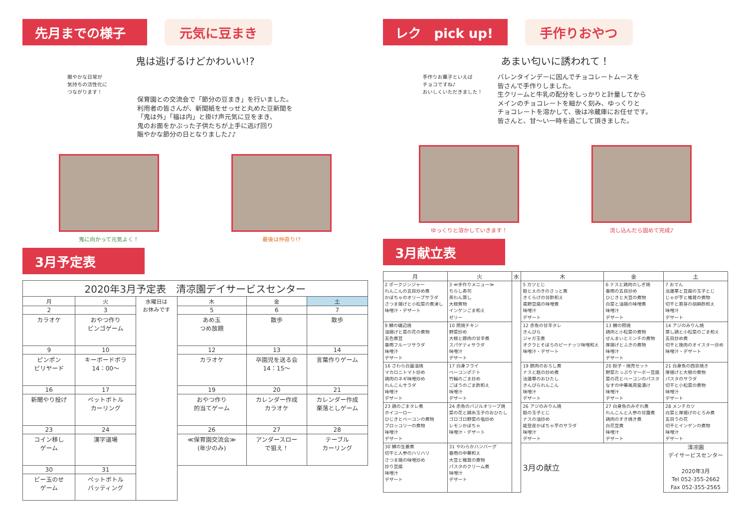先月までの様子 元気に豆まき
鬼は逃げるけどかわいい!?
賑やかな日常が
気持ちの活性化に
つながります！
保育園との交流会で「節分の豆まき」を行いました。
利用者の皆さんが、新聞紙をせっせと丸めた豆新聞を
「鬼は外」「福は内」と掛け声元気に豆をまき、
鬼のお面をかぶった子供たちが上手に逃げ回り
賑やかな節分の日となりました♪♪
鬼に向かって元気よく！ 最後は仲直り!?
3月予定表
| 2020年3月予定表 清凉園デイサービスセンター | | | | | |
| 月 | 火 | 水曜日は お休みです | 木 | 金 | 土 |
| 2 | 3 | | 5 | 6 | 7 |
| カラオケ | おやつ作り ビンゴゲーム | | あめ玉 つめ放題 | 散歩 | 散歩 |
| 9 | 10 | | 12 | 13 | 14 |
| ピンポン ビリヤード | キーボードボラ 14：00～ | | カラオケ | 卒園児を送る会 14：15～ | 言葉作りゲーム |
| 16 | 17 | | 19 | 20 | 21 |
| 新聞やり投げ | ペットボトル カーリング | | おやつ作り 的当てゲーム | カレンダー作成 カラオケ | カレンダー作成 栗落としゲーム |
| 23 | 24 | | 26 | 27 | 28 |
| コイン移し ゲーム | 漢字道場 | | ≪保育園交流会≫ (年少のみ) | アンダースロー で狙え！ | テーブル カーリング |
| 30 | 31 | | | | |
| ビー玉のせ ゲーム | ペットボトル バッティング | | | | |
レク　pick up!
手作りおやつ
あまい匂いに誘われて！
手作りお菓子といえば
チョコですね♪
おいしくいただきました！
バレンタインデーに因んでチョコレートムースを
皆さんで手作りしました。
生クリームと牛乳の配分をしっかりと計量してから
メインのチョコレートを細かく刻み、ゆっくりと
チョコレートを溶かして、後は冷蔵庫にお任せです。
皆さんと、甘～い一時を過ごして頂きました。
ゆっくりと溶かしていきます！ 流し込んだら固めて完成♪
3月献立表
| 月 | 火 | 水 | 木 | 金 | 土 |
| --- | --- | --- | --- | --- | --- |
| 2 ポークジンジャー れんこんの五目炒め煮 かぼちゃのオリーブサラダ さつま揚げと小松菜の煮浸し 味噌汁・デザート | 3 ≪手作りメニュー≫ ちらし寿司 茶わん蒸し 大根煮物 インゲンごま和え ゼリー | | 5 カツとじ 麸とえのきのさっと煮 きくらげの甘酢和え 高野豆腐の味噌煮 味噌汁 デザート | 6 ナスと鶏肉のしぎ焼 春雨の五目炒め ひじきと大豆の煮物 白菜と油揚の味噌煮 味噌汁 デザート | 7 おでん 法蓮草と豆腐の玉子とじ じゃが芋と椎茸の煮物 切干と若芽の胡麻酢和え 味噌汁 デザート |
| 9 鯖の磯辺焼 油揚げと菜の花の煮物 五色煮豆 春雨フルーツサラダ 味噌汁 デザート | 10 照焼チキン 野菜炒め 大根と豚肉の甘辛煮 スパゲティサラダ 味噌汁 デザート | | 12 赤魚の甘辛タレ きんぴら ジャガ玉煮 オクラとそぼろのピーナッツ味噌和え 味噌汁・デザート | 13 鯖の照焼 鶏肉と小松菜の煮物 ぜんまいとミンチの煮物 厚揚げとふきの煮物 味噌汁 デザート | 14 アジのみりん焼 蒸し鶏と小松菜のごま和え 五目炒め煮 切干と挽肉のオイスター炒め 味噌汁・デザート |
| 16 さわら白醤油焼 マカロニトマト炒め 鶏肉のネギ味噌炒め れんこんサラダ 味噌汁 デザート | 17 白身フライ ベーコンポテト 竹輪のごま炒め ごぼうのごま酢和え 味噌汁 デザート | | 19 豚肉のおろし煮 ナスと麸の炒め煮 法蓮草のおひたし きんぴられんこん 味噌汁 デザート | 20 餃子・焼売セット 野菜たっぷりマーボー豆腐 菜の花とベーコンのパスタ なすの中華風南蛮漬け 味噌汁 デザート | 21 白身魚の西京焼き 厚揚げと大根の煮物 パスタのサラダ 切干と小松菜の煮物 味噌汁 デザート |
| 23 鶏のごまタレ煮 ホイコーロー ひじきとベーコンの煮物 ブロッコリーの煮物 味噌汁 デザート | 24 赤魚のバジルオリーブ焼 菜の花と錦糸玉子のおひたし ゴロゴロ野菜の塩炒め レモンかぼちゃ 味噌汁・デザート | | 26 アジのみりん焼 麸の玉子とじ ナスの油炒め 能登産かぼちゃ芋のサラダ 味噌汁 デザート | 27 白身魚のみぞれ煮 れんこんと人参の甘露煮 鶏肉のすき焼き煮 白花豆煮 味噌汁 デザート | 28 メンチカツ 白菜と厚揚げのとろみ煮 五目うの花 切干とインゲンの煮物 味噌汁 デザート |
| 30 鯖の生姜煮 切干と人参のハリハリ さつま揚の味噌炒め 炒り豆腐 味噌汁 デザート | 31 やわらかハンバーグ 春雨の中華和え 大豆と椎茸の煮物 パスタのクリーム煮 味噌汁 デザート | | 3月の献立 | | 清凉園 デイサービスセンター 2020年3月 Tel 052-355-2662 Fax 052-355-2565 |